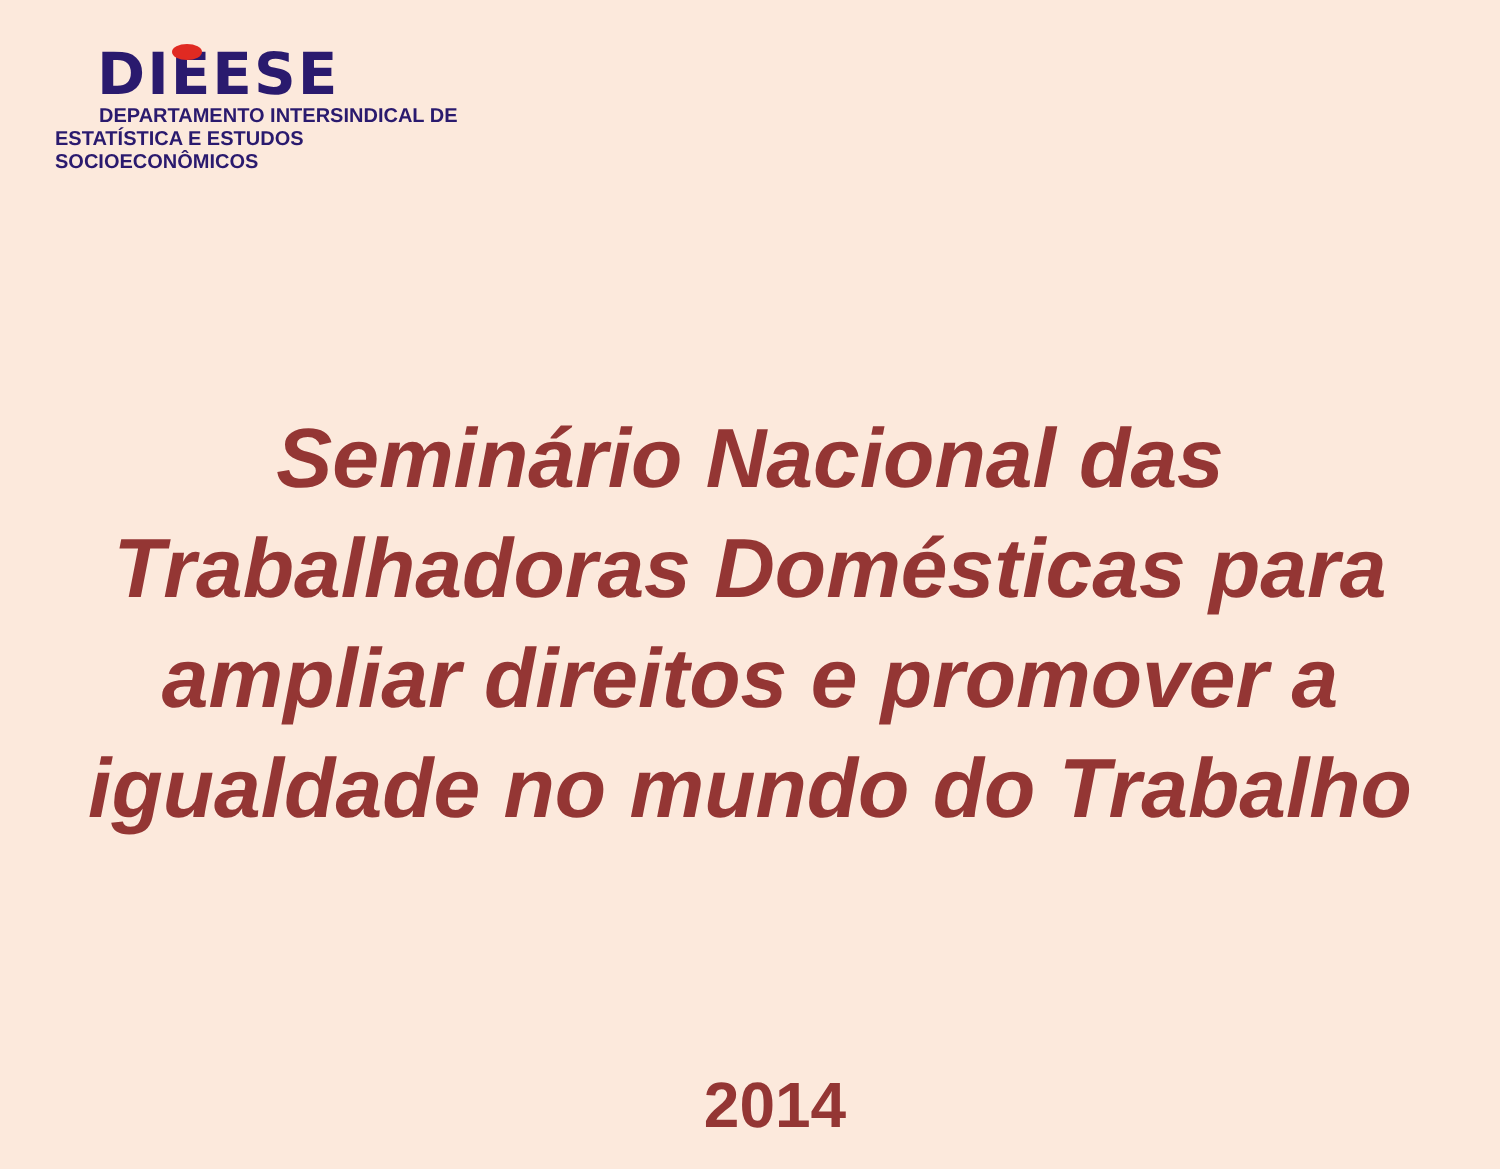DIEESE
DEPARTAMENTO INTERSINDICAL DE
ESTATÍSTICA E ESTUDOS SOCIOECONÔMICOS
Seminário Nacional das
Trabalhadoras Domésticas para
ampliar direitos e promover a
igualdade no mundo do Trabalho
2014